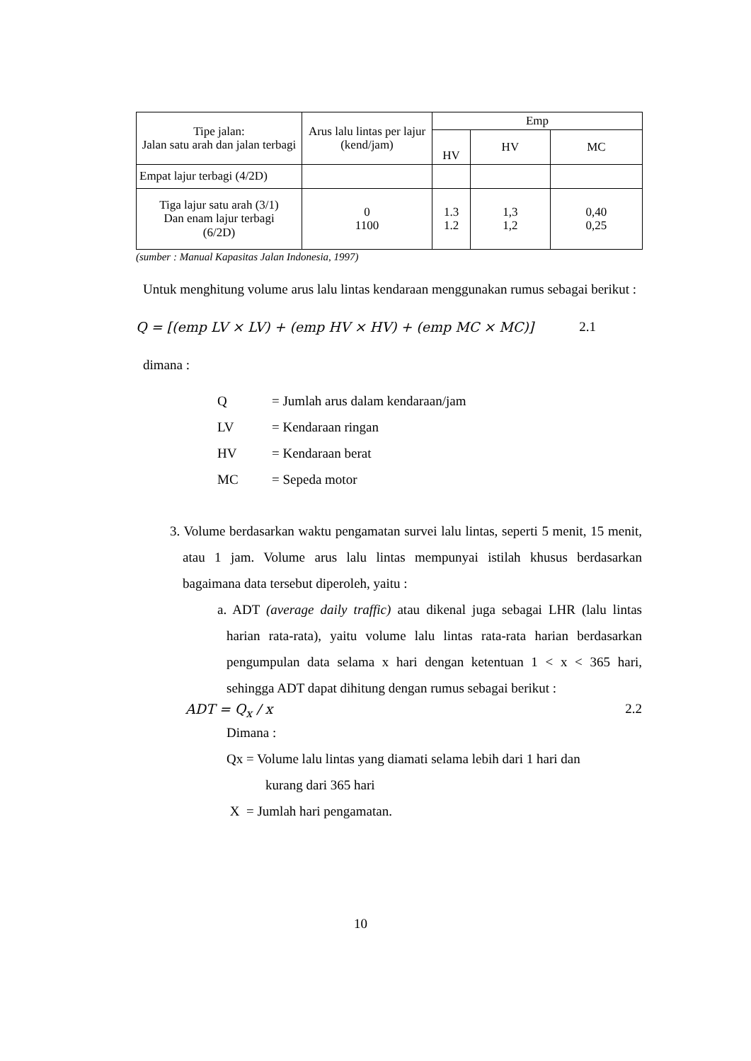| Tipe jalan: Jalan satu arah dan jalan terbagi | Arus lalu lintas per lajur (kend/jam) | Emp | | |
| --- | --- | --- | --- | --- |
| | | HV | HV | MC |
| Empat lajur terbagi (4/2D) | | | | |
| Tiga lajur satu arah (3/1) Dan enam lajur terbagi (6/2D) | 0 1100 | 1.3 1.2 | 1,3 1,2 | 0,40 0,25 |
(sumber : Manual Kapasitas Jalan Indonesia, 1997)
Untuk menghitung volume arus lalu lintas kendaraan menggunakan rumus sebagai berikut :
Q = [(emp LV × LV) + (emp HV × HV) + (emp MC × MC)] 2.1
dimana :
Q = Jumlah arus dalam kendaraan/jam
LV = Kendaraan ringan
HV = Kendaraan berat
MC = Sepeda motor
3. Volume berdasarkan waktu pengamatan survei lalu lintas, seperti 5 menit, 15 menit, atau 1 jam. Volume arus lalu lintas mempunyai istilah khusus berdasarkan bagaimana data tersebut diperoleh, yaitu :
a. ADT (average daily traffic) atau dikenal juga sebagai LHR (lalu lintas harian rata-rata), yaitu volume lalu lintas rata-rata harian berdasarkan pengumpulan data selama x hari dengan ketentuan 1 < x < 365 hari, sehingga ADT dapat dihitung dengan rumus sebagai berikut :
ADT = Q<sub>x</sub> / x 2.2
Dimana :
Qx = Volume lalu lintas yang diamati selama lebih dari 1 hari dan
kurang dari 365 hari
X = Jumlah hari pengamatan.
10